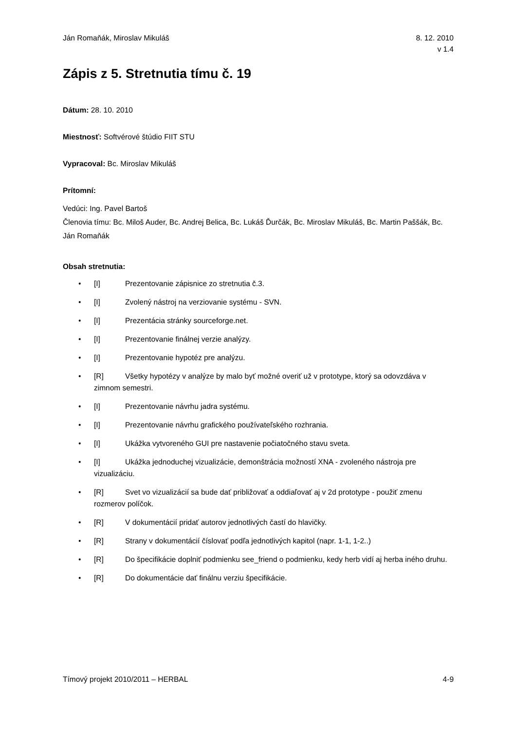Ján Romaňák, Miroslav Mikuláš 8. 12. 2010
v 1.4
Zápis z 5. Stretnutia tímu č. 19
Dátum: 28. 10. 2010
Miestnosť: Softvérové štúdio FIIT STU
Vypracoval: Bc. Miroslav Mikuláš
Prítomní:
Vedúci: Ing. Pavel Bartoš
Členovia tímu: Bc. Miloš Auder, Bc. Andrej Belica, Bc. Lukáš Ďurčák, Bc. Miroslav Mikuláš, Bc. Martin Paššák, Bc. Ján Romaňák
Obsah stretnutia:
• [I] Prezentovanie zápisnice zo stretnutia č.3.
• [I] Zvolený nástroj na verziovanie systému - SVN.
• [I] Prezentácia stránky sourceforge.net.
• [I] Prezentovanie finálnej verzie analýzy.
• [I] Prezentovanie hypotéz pre analýzu.
• [R] Všetky hypotézy v analýze by malo byť možné overiť už v prototype, ktorý sa odovzdáva v zimnom semestri.
• [I] Prezentovanie návrhu jadra systému.
• [I] Prezentovanie návrhu grafického používateľského rozhrania.
• [I] Ukážka vytvoreného GUI pre nastavenie počiatočného stavu sveta.
• [I] Ukážka jednoduchej vizualizácie, demonštrácia možností XNA - zvoleného nástroja pre vizualizáciu.
• [R] Svet vo vizualizácií sa bude dať približovať a oddiaľovať aj v 2d prototype - použiť zmenu rozmerov políčok.
• [R] V dokumentácií pridať autorov jednotlivých častí do hlavičky.
• [R] Strany v dokumentácií číslovať podľa jednotlivých kapitol (napr. 1-1, 1-2..)
• [R] Do špecifikácie doplniť podmienku see_friend o podmienku, kedy herb vidí aj herba iného druhu.
• [R] Do dokumentácie dať finálnu verziu špecifikácie.
Tímový projekt 2010/2011 – HERBAL
4-9